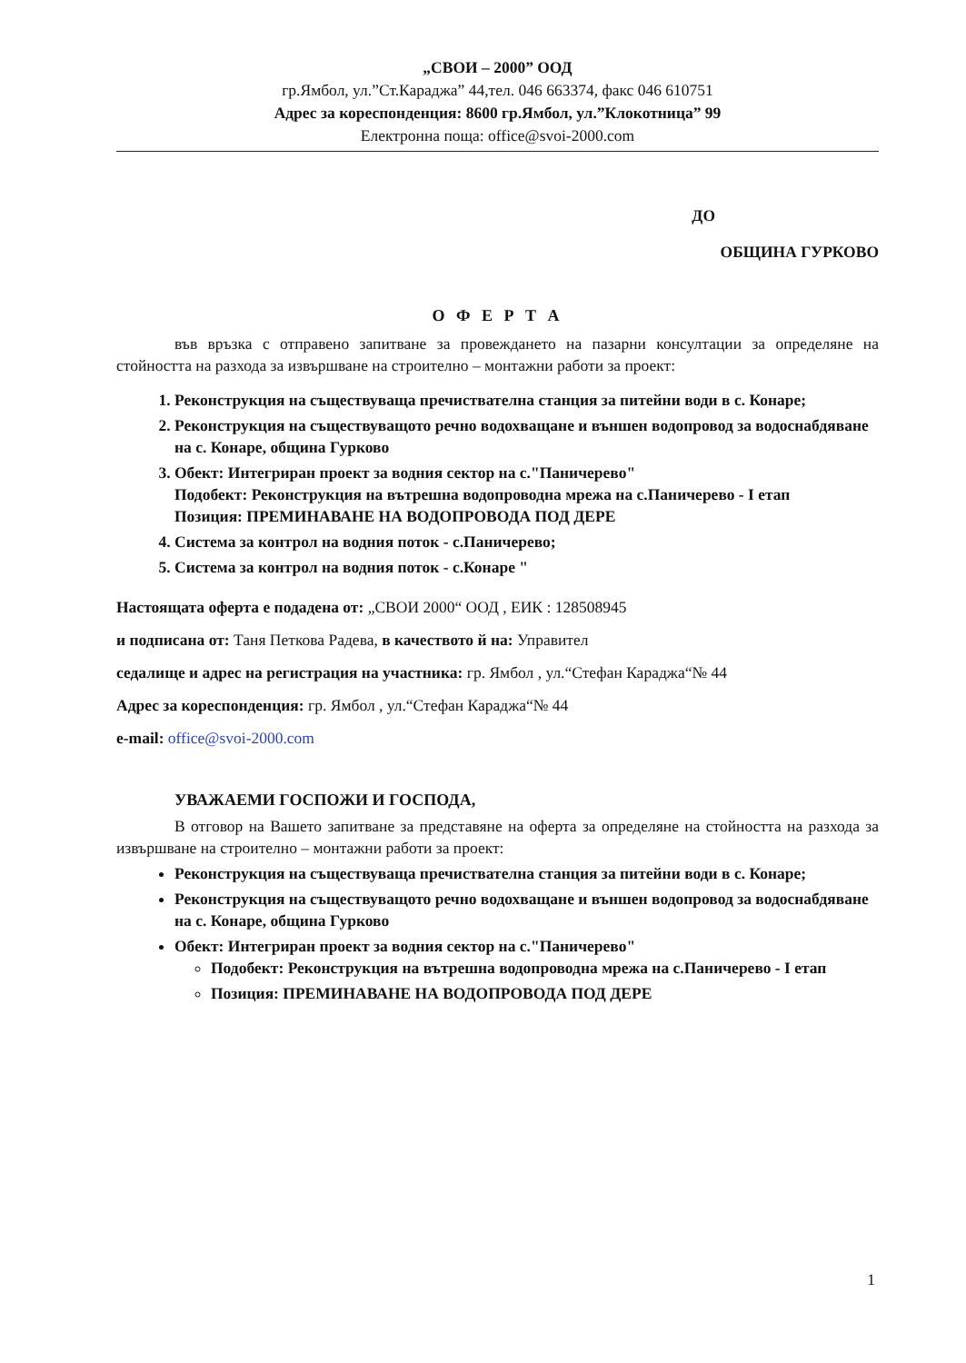„СВОИ – 2000” ООД
гр.Ямбол, ул.”Ст.Караджа” 44,тел. 046 663374, факс 046 610751
Адрес за кореспонденция: 8600 гр.Ямбол, ул.”Клокотница” 99
Електронна поща: office@svoi-2000.com
ДО
ОБЩИНА ГУРКОВО
О Ф Е Р Т А
във връзка с отправено запитване за провеждането на пазарни консултации за определяне на стойността на разхода за извършване на строително – монтажни работи за проект:
1. Реконструкция на съществуваща пречиствателна станция за питейни води в с. Конаре;
2. Реконструкция на съществуващото речно водохващане и външен водопровод за водоснабдяване на с. Конаре, община Гурково
3. Обект: Интегриран проект за водния сектор на с."Паничерево"
Подобект: Реконструкция на вътрешна водопроводна мрежа на с.Паничерево - I етап
Позиция: ПРЕМИНАВАНЕ НА ВОДОПРОВОДА ПОД ДЕРЕ
4. Система за контрол на водния поток - с.Паничерево;
5. Система за контрол на водния поток - с.Конаре "
Настоящата оферта е подадена от: „СВОИ 2000“ ООД , ЕИК : 128508945
и подписана от: Таня Петкова Радева, в качеството й на: Управител
седалище и адрес на регистрация на участника: гр. Ямбол , ул.“Стефан Караджа“№ 44
Адрес за кореспонденция: гр. Ямбол , ул.“Стефан Караджа“№ 44
e-mail: office@svoi-2000.com
УВАЖАЕМИ ГОСПОЖИ И ГОСПОДА,
В отговор на Вашето запитване за представяне на оферта за определяне на стойността на разхода за извършване на строително – монтажни работи за проект:
Реконструкция на съществуваща пречиствателна станция за питейни води в с. Конаре;
Реконструкция на съществуващото речно водохващане и външен водопровод за водоснабдяване на с. Конаре, община Гурково
Обект: Интегриран проект за водния сектор на с."Паничерево"
Подобект: Реконструкция на вътрешна водопроводна мрежа на с.Паничерево - I етап
Позиция: ПРЕМИНАВАНЕ НА ВОДОПРОВОДА ПОД ДЕРЕ
1